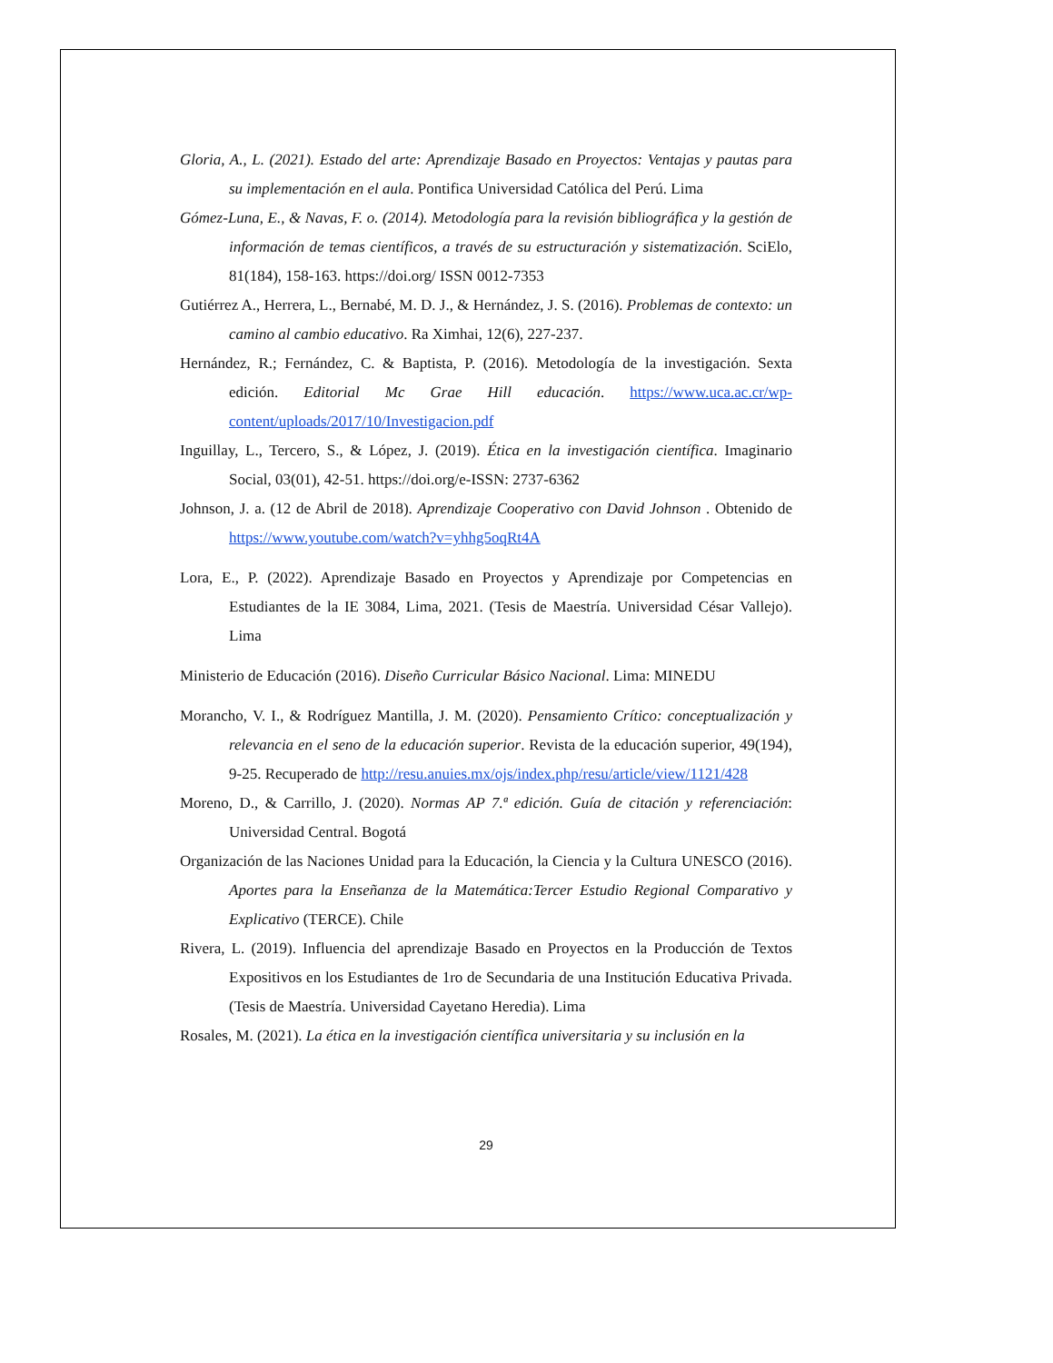Gloria, A., L. (2021). Estado del arte: Aprendizaje Basado en Proyectos: Ventajas y pautas para su implementación en el aula. Pontifica Universidad Católica del Perú. Lima
Gómez-Luna, E., & Navas, F. o. (2014). Metodología para la revisión bibliográfica y la gestión de información de temas científicos, a través de su estructuración y sistematización. SciElo, 81(184), 158-163. https://doi.org/ ISSN 0012-7353
Gutiérrez A., Herrera, L., Bernabé, M. D. J., & Hernández, J. S. (2016). Problemas de contexto: un camino al cambio educativo. Ra Ximhai, 12(6), 227-237.
Hernández, R.; Fernández, C. & Baptista, P. (2016). Metodología de la investigación. Sexta edición. Editorial Mc Grae Hill educación. https://www.uca.ac.cr/wp-content/uploads/2017/10/Investigacion.pdf
Inguillay, L., Tercero, S., & López, J. (2019). Ética en la investigación científica. Imaginario Social, 03(01), 42-51. https://doi.org/e-ISSN: 2737-6362
Johnson, J. a. (12 de Abril de 2018). Aprendizaje Cooperativo con David Johnson . Obtenido de https://www.youtube.com/watch?v=yhhg5oqRt4A
Lora, E., P. (2022). Aprendizaje Basado en Proyectos y Aprendizaje por Competencias en Estudiantes de la IE 3084, Lima, 2021. (Tesis de Maestría. Universidad César Vallejo). Lima
Ministerio de Educación (2016). Diseño Curricular Básico Nacional. Lima: MINEDU
Morancho, V. I., & Rodríguez Mantilla, J. M. (2020). Pensamiento Crítico: conceptualización y relevancia en el seno de la educación superior. Revista de la educación superior, 49(194), 9-25. Recuperado de http://resu.anuies.mx/ojs/index.php/resu/article/view/1121/428
Moreno, D., & Carrillo, J. (2020). Normas AP 7.ª edición. Guía de citación y referenciación: Universidad Central. Bogotá
Organización de las Naciones Unidad para la Educación, la Ciencia y la Cultura UNESCO (2016). Aportes para la Enseñanza de la Matemática:Tercer Estudio Regional Comparativo y Explicativo (TERCE). Chile
Rivera, L. (2019). Influencia del aprendizaje Basado en Proyectos en la Producción de Textos Expositivos en los Estudiantes de 1ro de Secundaria de una Institución Educativa Privada. (Tesis de Maestría. Universidad Cayetano Heredia). Lima
Rosales, M. (2021). La ética en la investigación científica universitaria y su inclusión en la
29